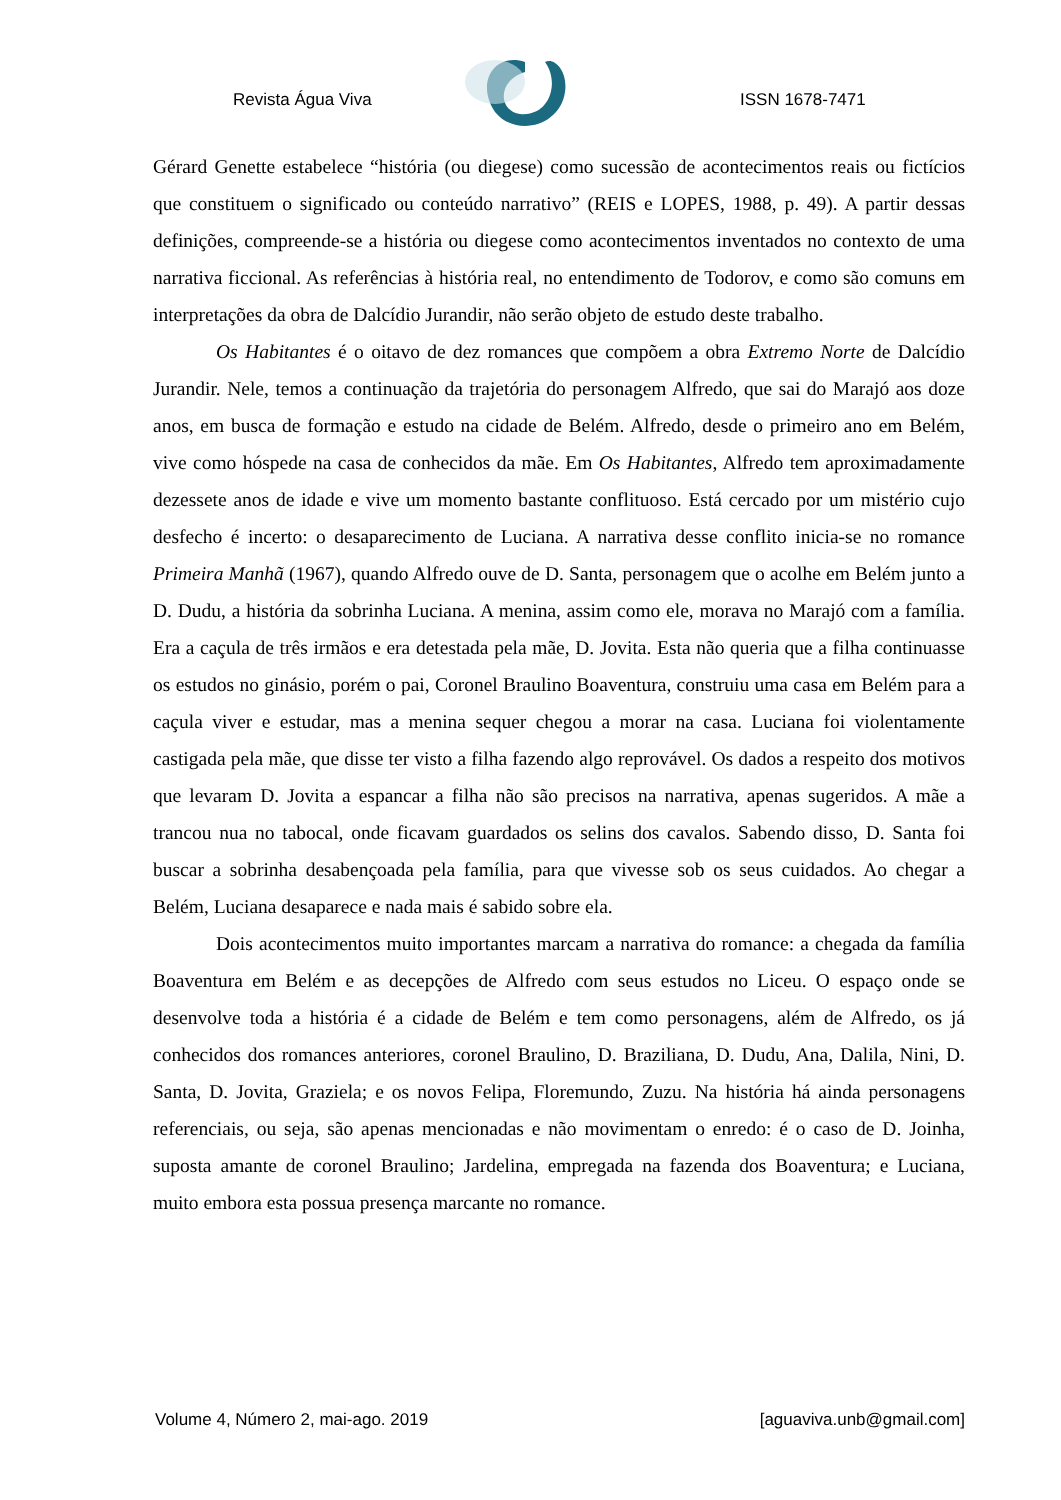Revista Água Viva ISSN 1678-7471
Gérard Genette estabelece “história (ou diegese) como sucessão de acontecimentos reais ou fictícios que constituem o significado ou conteúdo narrativo” (REIS e LOPES, 1988, p. 49). A partir dessas definições, compreende-se a história ou diegese como acontecimentos inventados no contexto de uma narrativa ficcional. As referências à história real, no entendimento de Todorov, e como são comuns em interpretações da obra de Dalcídio Jurandir, não serão objeto de estudo deste trabalho.
Os Habitantes é o oitavo de dez romances que compõem a obra Extremo Norte de Dalcídio Jurandir. Nele, temos a continuação da trajetória do personagem Alfredo, que sai do Marajó aos doze anos, em busca de formação e estudo na cidade de Belém. Alfredo, desde o primeiro ano em Belém, vive como hóspede na casa de conhecidos da mãe. Em Os Habitantes, Alfredo tem aproximadamente dezessete anos de idade e vive um momento bastante conflituoso. Está cercado por um mistério cujo desfecho é incerto: o desaparecimento de Luciana. A narrativa desse conflito inicia-se no romance Primeira Manhã (1967), quando Alfredo ouve de D. Santa, personagem que o acolhe em Belém junto a D. Dudu, a história da sobrinha Luciana. A menina, assim como ele, morava no Marajó com a família. Era a caçula de três irmãos e era detestada pela mãe, D. Jovita. Esta não queria que a filha continuasse os estudos no ginásio, porém o pai, Coronel Braulino Boaventura, construiu uma casa em Belém para a caçula viver e estudar, mas a menina sequer chegou a morar na casa. Luciana foi violentamente castigada pela mãe, que disse ter visto a filha fazendo algo reprovável. Os dados a respeito dos motivos que levaram D. Jovita a espancar a filha não são precisos na narrativa, apenas sugeridos. A mãe a trancou nua no tabocal, onde ficavam guardados os selins dos cavalos. Sabendo disso, D. Santa foi buscar a sobrinha desabençoada pela família, para que vivesse sob os seus cuidados. Ao chegar a Belém, Luciana desaparece e nada mais é sabido sobre ela.
Dois acontecimentos muito importantes marcam a narrativa do romance: a chegada da família Boaventura em Belém e as decepções de Alfredo com seus estudos no Liceu. O espaço onde se desenvolve toda a história é a cidade de Belém e tem como personagens, além de Alfredo, os já conhecidos dos romances anteriores, coronel Braulino, D. Braziliana, D. Dudu, Ana, Dalila, Nini, D. Santa, D. Jovita, Graziela; e os novos Felipa, Floremundo, Zuzu. Na história há ainda personagens referenciais, ou seja, são apenas mencionadas e não movimentam o enredo: é o caso de D. Joinha, suposta amante de coronel Braulino; Jardelina, empregada na fazenda dos Boaventura; e Luciana, muito embora esta possua presença marcante no romance.
Volume 4, Número 2, mai-ago. 2019 [aguaviva.unb@gmail.com]